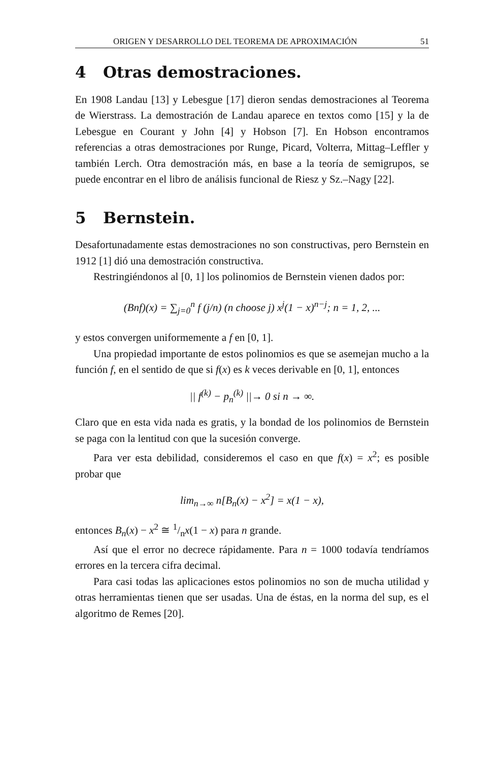ORIGEN Y DESARROLLO DEL TEOREMA DE APROXIMACIÓN 51
4 Otras demostraciones.
En 1908 Landau [13] y Lebesgue [17] dieron sendas demostraciones al Teorema de Wierstrass. La demostración de Landau aparece en textos como [15] y la de Lebesgue en Courant y John [4] y Hobson [7]. En Hobson encontramos referencias a otras demostraciones por Runge, Picard, Volterra, Mittag–Leffler y también Lerch. Otra demostración más, en base a la teoría de semigrupos, se puede encontrar en el libro de análisis funcional de Riesz y Sz.–Nagy [22].
5 Bernstein.
Desafortunadamente estas demostraciones no son constructivas, pero Bernstein en 1912 [1] dió una demostración constructiva.
Restringiéndonos al [0, 1] los polinomios de Bernstein vienen dados por:
(Bnf)(x) = ∑<sub>j=0</sub><sup>n</sup> f (j/n) (n choose j) x<sup>j</sup>(1 − x)<sup>n−j</sup>; n = 1, 2, ...
y estos convergen uniformemente a f en [0, 1].
Una propiedad importante de estos polinomios es que se asemejan mucho a la función f, en el sentido de que si f(x) es k veces derivable en [0, 1], entonces
|| f<sup>(k)</sup> − p<sub>n</sub><sup>(k)</sup> ||→ 0 si n → ∞.
Claro que en esta vida nada es gratis, y la bondad de los polinomios de Bernstein se paga con la lentitud con que la sucesión converge.
Para ver esta debilidad, consideremos el caso en que f(x) = x<sup>2</sup>; es posible probar que
lim<sub>n→∞</sub> n[B<sub>n</sub>(x) − x<sup>2</sup>] = x(1 − x),
entonces B<sub>n</sub>(x) − x<sup>2</sup> ≅ 1/nx(1 − x) para n grande.
Así que el error no decrece rápidamente. Para n = 1000 todavía tendríamos errores en la tercera cifra decimal.
Para casi todas las aplicaciones estos polinomios no son de mucha utilidad y otras herramientas tienen que ser usadas. Una de éstas, en la norma del sup, es el algoritmo de Remes [20].